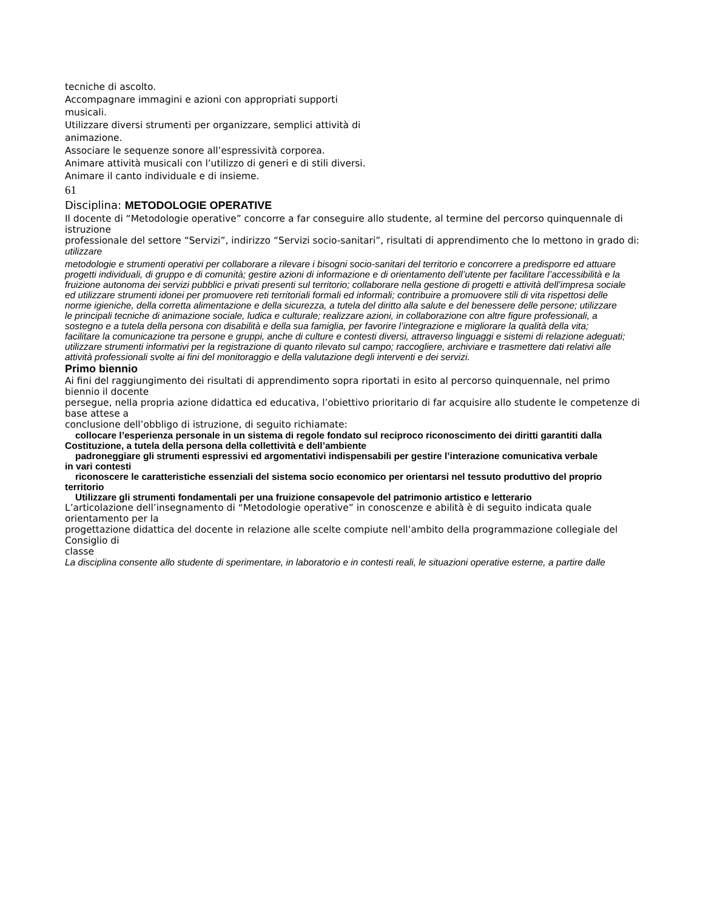tecniche di ascolto.
Accompagnare immagini e azioni con appropriati supporti
musicali.
Utilizzare diversi strumenti per organizzare, semplici attività di
animazione.
Associare le sequenze sonore all’espressività corporea.
Animare attività musicali con l’utilizzo di generi e di stili diversi.
Animare il canto individuale e di insieme.
61
Disciplina: METODOLOGIE OPERATIVE
Il docente di “Metodologie operative” concorre a far conseguire allo studente, al termine del percorso quinquennale di istruzione
professionale del settore “Servizi”, indirizzo “Servizi socio-sanitari”, risultati di apprendimento che lo mettono in grado di: utilizzare
metodologie e strumenti operativi per collaborare a rilevare i bisogni socio-sanitari del territorio e concorrere a predisporre ed attuare
progetti individuali, di gruppo e di comunità; gestire azioni di informazione e di orientamento dell’utente per facilitare l’accessibilità e la
fruizione autonoma dei servizi pubblici e privati presenti sul territorio; collaborare nella gestione di progetti e attività dell’impresa sociale
ed utilizzare strumenti idonei per promuovere reti territoriali formali ed informali; contribuire a promuovere stili di vita rispettosi delle
norme igieniche, della corretta alimentazione e della sicurezza, a tutela del diritto alla salute e del benessere delle persone; utilizzare
le principali tecniche di animazione sociale, ludica e culturale; realizzare azioni, in collaborazione con altre figure professionali, a
sostegno e a tutela della persona con disabilità e della sua famiglia, per favorire l’integrazione e migliorare la qualità della vita;
facilitare la comunicazione tra persone e gruppi, anche di culture e contesti diversi, attraverso linguaggi e sistemi di relazione adeguati;
utilizzare strumenti informativi per la registrazione di quanto rilevato sul campo; raccogliere, archiviare e trasmettere dati relativi alle
attività professionali svolte ai fini del monitoraggio e della valutazione degli interventi e dei servizi.
Primo biennio
Ai fini del raggiungimento dei risultati di apprendimento sopra riportati in esito al percorso quinquennale, nel primo biennio il docente
persegue, nella propria azione didattica ed educativa, l’obiettivo prioritario di far acquisire allo studente le competenze di base attese a
conclusione dell’obbligo di istruzione, di seguito richiamate:
collocare l’esperienza personale in un sistema di regole fondato sul reciproco riconoscimento dei diritti garantiti dalla
Costituzione, a tutela della persona della collettività e dell’ambiente
padroneggiare gli strumenti espressivi ed argomentativi indispensabili per gestire l’interazione comunicativa verbale
in vari contesti
riconoscere le caratteristiche essenziali del sistema socio economico per orientarsi nel tessuto produttivo del proprio
territorio
Utilizzare gli strumenti fondamentali per una fruizione consapevole del patrimonio artistico e letterario
L’articolazione dell’insegnamento di “Metodologie operative” in conoscenze e abilità è di seguito indicata quale orientamento per la
progettazione didattica del docente in relazione alle scelte compiute nell’ambito della programmazione collegiale del Consiglio di
classe
La disciplina consente allo studente di sperimentare, in laboratorio e in contesti reali, le situazioni operative esterne, a partire dalle